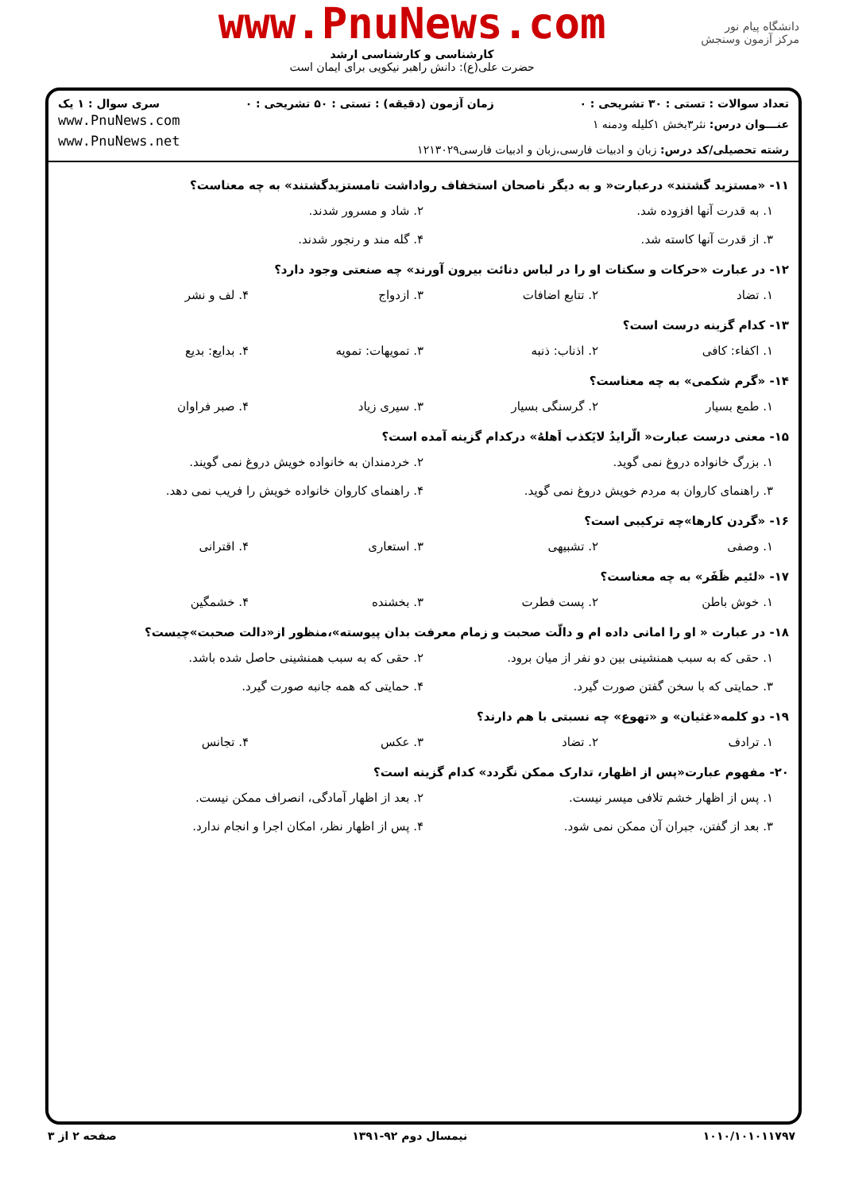دانشگاه پیام نور
مرکز آزمون وسنجش
www.PnuNews.com
کارشناسی و کارشناسی ارشد
حضرت علی(ع): دانش راهبر نیکویی برای ایمان است
تعداد سوالات : تستی : ۳۰ تشریحی : ۰ زمان آزمون (دقیقه) : تستی : ۵۰ تشریحی : ۰ سری سوال : ۱ یک
عنـــوان درس: نثر۳بخش ۱کلیله ودمنه ۱
رشته تحصیلی/کد درس: زبان و ادبیات فارسی،زبان و ادبیات فارسی۱۲۱۳۰۲۹
www.PnuNews.com
www.PnuNews.net
۱۱- «مستزید گشتند» درعبارت« و به دیگر ناصحان استخفاف رواداشت تامستزیدگشتند» به چه معناست؟
۱. به قدرت آنها افزوده شد. ۲. شاد و مسرور شدند. ۳. از قدرت آنها کاسته شد. ۴. گله مند و رنجور شدند.
۱۲- در عبارت «حرکات و سکنات او را در لباس دنائت بیرون آورند» چه صنعتی وجود دارد؟
۱. تضاد ۲. تتابع اضافات ۳. ازدواج ۴. لف و نشر
۱۳- کدام گزینه درست است؟
۱. اکفاء: کافی ۲. اذناب: ذنبه ۳. تمویهات: تمویه ۴. بدایع: بدیع
۱۴- «گرم شکمی» به چه معناست؟
۱. طمع بسیار ۲. گرسنگی بسیار ۳. سیری زیاد ۴. صبر فراوان
۱۵- معنی درست عبارت« الّرایدُ لایَکذب اَهلهُ» درکدام گزینه آمده است؟
۱. بزرگ خانواده دروغ نمی گوید. ۲. خردمندان به خانواده خویش دروغ نمی گویند. ۳. راهنمای کاروان به مردم خویش دروغ نمی گوید. ۴. راهنمای کاروان خانواده خویش را فریب نمی دهد.
۱۶- «گردن کارها»چه ترکیبی است؟
۱. وصفی ۲. تشبیهی ۳. استعاری ۴. اقترانی
۱۷- «لئیم ظَفَر» به چه معناست؟
۱. خوش باطن ۲. پست فطرت ۳. بخشنده ۴. خشمگین
۱۸- در عبارت « او را امانی داده ام و دالّت صحبت و زمام معرفت بدان پیوسته»،منظور از«دالت صحبت»چیست؟
۱. حقی که به سبب همنشینی بین دو نفر از میان برود. ۲. حقی که به سبب همنشینی حاصل شده باشد. ۳. حمایتی که با سخن گفتن صورت گیرد. ۴. حمایتی که همه جانبه صورت گیرد.
۱۹- دو کلمه«غثیان» و «تهوع» چه نسبتی با هم دارند؟
۱. ترادف ۲. تضاد ۳. عکس ۴. تجانس
۲۰- مفهوم عبارت«پس از اظهار، تدارک ممکن نگردد» کدام گزینه است؟
۱. پس از اظهار خشم تلافی میسر نیست. ۲. بعد از اظهار آمادگی، انصراف ممکن نیست. ۳. بعد از گفتن، جبران آن ممکن نمی شود. ۴. پس از اظهار نظر، امکان اجرا و انجام ندارد.
۱۰۱۰/۱۰۱۰۱۱۷۹۷ نیمسال دوم ۹۲-۱۳۹۱ صفحه ۲ از ۳